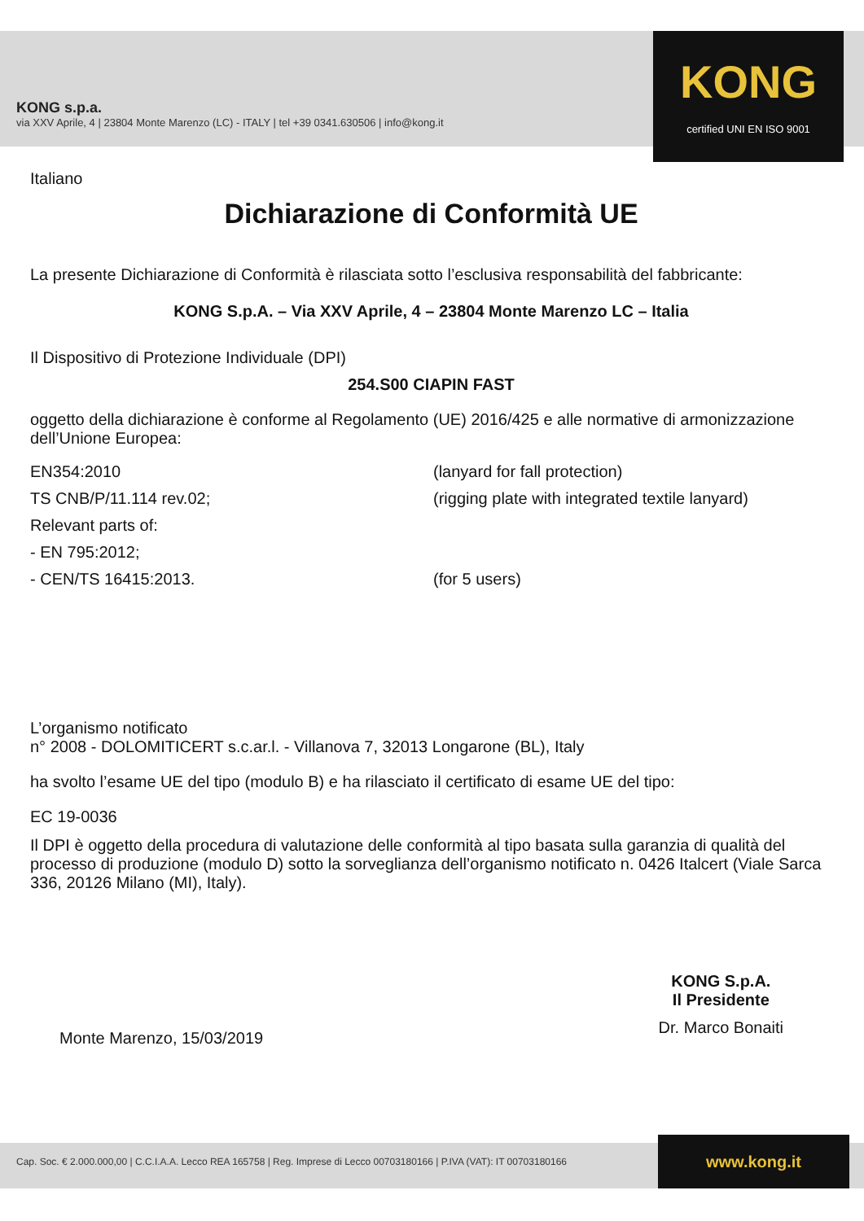KONG s.p.a.
via XXV Aprile, 4 | 23804 Monte Marenzo (LC) - ITALY | tel +39 0341.630506 | info@kong.it
KONG
certified UNI EN ISO 9001
Italiano
Dichiarazione di Conformità UE
La presente Dichiarazione di Conformità è rilasciata sotto l’esclusiva responsabilità del fabbricante:
KONG S.p.A. – Via XXV Aprile, 4 – 23804 Monte Marenzo LC – Italia
Il Dispositivo di Protezione Individuale (DPI)
254.S00 CIAPIN FAST
oggetto della dichiarazione è conforme al Regolamento (UE) 2016/425 e alle normative di armonizzazione dell’Unione Europea:
EN354:2010 (lanyard for fall protection)
TS CNB/P/11.114 rev.02; (rigging plate with integrated textile lanyard)
Relevant parts of:
- EN 795:2012;
- CEN/TS 16415:2013. (for 5 users)
L’organismo notificato
n° 2008 - DOLOMITICERT s.c.ar.l. - Villanova 7, 32013 Longarone (BL), Italy
ha svolto l’esame UE del tipo (modulo B) e ha rilasciato il certificato di esame UE del tipo:
EC 19-0036
Il DPI è oggetto della procedura di valutazione delle conformità al tipo basata sulla garanzia di qualità del processo di produzione (modulo D) sotto la sorveglianza dell’organismo notificato n. 0426 Italcert (Viale Sarca 336, 20126 Milano (MI), Italy).
Monte Marenzo, 15/03/2019
KONG S.p.A.
Il Presidente
Dr. Marco Bonaiti
Cap. Soc. € 2.000.000,00 | C.C.I.A.A. Lecco REA 165758 | Reg. Imprese di Lecco 00703180166 | P.IVA (VAT): IT 00703180166
www.kong.it